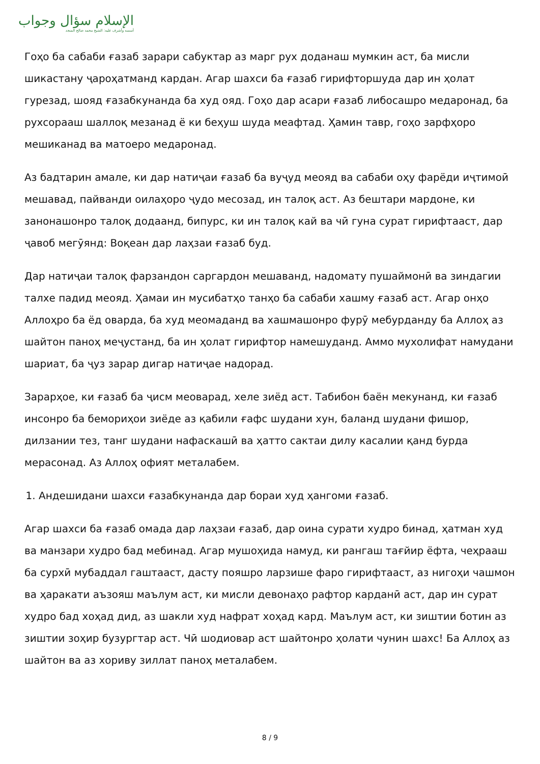الإسلام سؤال وجواب
أسسه وأشرف عليه: الشيخ محمد صالح المنجد
Гоҳо ба сабаби ғазаб зарари сабуктар аз марг рух доданаш мумкин аст, ба мисли шикастану ҷароҳатманд кардан. Агар шахси ба ғазаб гирифторшуда дар ин ҳолат гурезад, шояд ғазабкунанда ба худ ояд. Гоҳо дар асари ғазаб либосашро медаронад, ба рухсорааш шаллоқ мезанад ё ки беҳуш шуда меафтад. Ҳамин тавр, гоҳо зарфҳоро мешиканад ва матоеро медаронад.
Аз бадтарин амале, ки дар натиҷаи ғазаб ба вуҷуд меояд ва сабаби оҳу фарёди иҷтимоӣ мешавад, пайванди оилаҳоро ҷудо месозад, ин талоқ аст. Аз бештари мардоне, ки занонашонро талоқ додаанд, бипурс, ки ин талоқ кай ва чӣ гуна сурат гирифтааст, дар ҷавоб мегӯянд: Воқеан дар лаҳзаи ғазаб буд.
Дар натиҷаи талоқ фарзандон саргардон мешаванд, надомату пушаймонӣ ва зиндагии талхе падид меояд. Ҳамаи ин мусибатҳо танҳо ба сабаби хашму ғазаб аст. Агар онҳо Аллоҳро ба ёд оварда, ба худ меомаданд ва хашмашонро фурӯ мебурданду ба Аллоҳ аз шайтон паноҳ меҷустанд, ба ин ҳолат гирифтор намешуданд. Аммо мухолифат намудани шариат, ба ҷуз зарар дигар натиҷае надорад.
Зарарҳое, ки ғазаб ба ҷисм меоварад, хеле зиёд аст. Табибон баён мекунанд, ки ғазаб инсонро ба бемориҳои зиёде аз қабили ғафс шудани хун, баланд шудани фишор, дилзании тез, танг шудани нафаскашӣ ва ҳатто сактаи дилу касалии қанд бурда мерасонад. Аз Аллоҳ офият металабем.
1. Андешидани шахси ғазабкунанда дар бораи худ ҳангоми ғазаб.
Агар шахси ба ғазаб омада дар лаҳзаи ғазаб, дар оина сурати худро бинад, ҳатман худ ва манзари худро бад мебинад. Агар мушоҳида намуд, ки рангаш тағйир ёфта, чеҳрааш ба сурхӣ мубаддал гаштааст, дасту пояшро ларзише фаро гирифтааст, аз нигоҳи чашмон ва ҳаракати аъзояш маълум аст, ки мисли девонаҳо рафтор карданӣ аст, дар ин сурат худро бад хоҳад дид, аз шакли худ нафрат хоҳад кард. Маълум аст, ки зиштии ботин аз зиштии зоҳир бузургтар аст. Чӣ шодиовар аст шайтонро ҳолати чунин шахс! Ба Аллоҳ аз шайтон ва аз хориву зиллат паноҳ металабем.
8 / 9